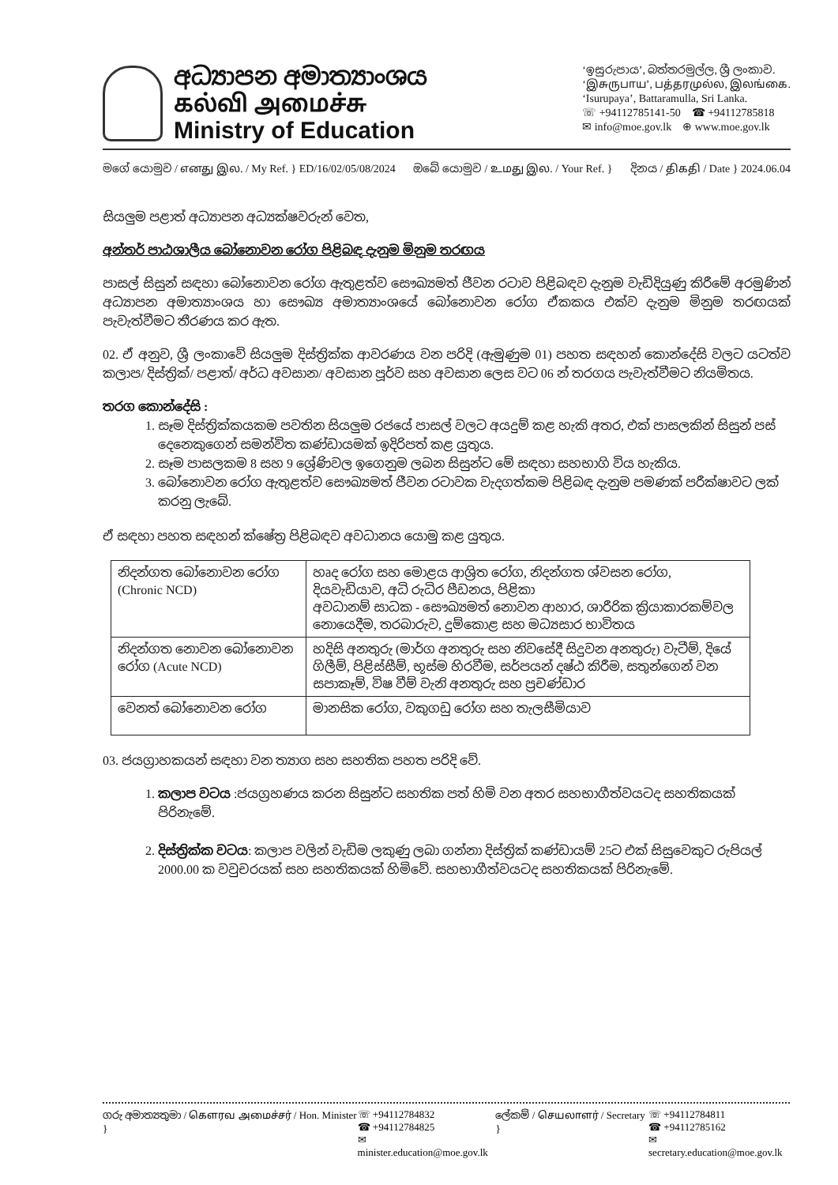අධ්‍යාපන අමාත්‍යාංශය
கல்வி அமைச்சு
Ministry of Education
‘ඉසුරුපාය’, බත්තරමුල්ල, ශ්‍රී ලංකාව.
‘இசுருபாய’, பத்தரமுல்ல, இலங்கை.
‘Isurupaya’, Battaramulla, Sri Lanka.
☏ +94112785141-50 ☎ +94112785818
✉ info@moe.gov.lk ⊕ www.moe.gov.lk
මගේ යොමුව / எனது இல. / My Ref. } ED/16/02/05/08/2024
ඔබේ යොමුව / உமது இல. / Your Ref. }
දිනය / திகதி / Date } 2024.06.04
සියලුම පළාත් අධ්‍යාපන අධ්‍යක්ෂවරුන් වෙත,
අන්තර් පාඨශාලීය බෝනොවන රෝග පිළිබඳ දැනුම මිනුම තරඟය
පාසල් සිසුන් සඳහා බෝනොවන රෝග ඇතුළත්ව සෞඛ්‍යමත් ජීවන රටාව පිළිබඳව දැනුම වැඩිදියුණු කිරීමේ අරමුණින් අධ්‍යාපන අමාත්‍යාංශය හා සෞඛ්‍ය අමාත්‍යාංශයේ බෝනොවන රෝග ඒකකය එක්ව දැනුම මිනුම තරඟයක් පැවැත්වීමට තීරණය කර ඇත.
02. ඒ අනුව, ශ්‍රී ලංකාවේ සියලුම දිස්ත්‍රික්ක ආවරණය වන පරිදි (ඇමුණුම 01) පහත සඳහන් කොන්දේසි වලට යටත්ව කලාප/ දිස්ත්‍රික්/ පළාත්/ අර්ධ අවසාන/ අවසාන පූර්ව සහ අවසාන ලෙස වට 06 න් තරගය පැවැත්වීමට නියමිතය.
තරග කොන්දේසි :
1. සෑම දිස්ත්‍රික්කයකම පවතින සියලුම රජයේ පාසල් වලට අයදුම් කළ හැකි අතර, එක් පාසලකින් සිසුන් පස් දෙනෙකුගෙන් සමන්විත කණ්ඩායමක් ඉදිරිපත් කළ යුතුය.
2. සෑම පාසලකම 8 සහ 9 ශ්‍රේණිවල ඉගෙනුම ලබන සිසුන්ට මේ සඳහා සහභාගි විය හැකිය.
3. බෝනොවන රෝග ඇතුළත්ව සෞඛ්‍යමත් ජීවන රටාවක වැදගත්කම පිළිබඳ දැනුම පමණක් පරීක්ෂාවට ලක් කරනු ලැබේ.
ඒ සඳහා පහත සඳහන් ක්ෂේත්‍ර පිළිබඳව අවධානය යොමු කළ යුතුය.
| නිදන්ගත බෝනොවන රෝග (Chronic NCD) | හෘද රෝග සහ මොළය ආශ්‍රිත රෝග, නිදන්ගත ශ්වසන රෝග, දියවැඩියාව, අධි රුධිර පීඩනය, පිළිකා අවධානම් සාධක - සෞඛ්‍යමත් නොවන ආහාර, ශාරීරික ක්‍රියාකාරකම්වල නොයෙදීම, තරබාරුව, දුම්කොළ සහ මධ්‍යසාර භාවිතය |
| නිදන්ගත නොවන බෝනොවන රෝග (Acute NCD) | හදිසි අනතුරු (මාර්ග අනතුරු සහ නිවසේදී සිදුවන අනතුරු) වැටීම්, දියේ ගිලීම්, පිළිස්සීම්, භූස්ම හිරවීම, සර්පයන් දෂ්ඨ කිරීම, සතුන්ගෙන් වන සපාකෑම්, විෂ වීම් වැනි අනතුරු සහ ප්‍රචණ්ඩාර |
| වෙනත් බෝනොවන රෝග | මානසික රෝග, වකුගඩු රෝග සහ තැලසීමියාව |
03. ජයග්‍රාහකයන් සඳහා වන ත්‍යාග සහ සහතික පහත පරිදි වේ.
1. කලාප වටය :ජයග්‍රහණය කරන සිසුන්ට සහතික පත් හිමි වන අතර සහභාගීත්වයටද සහතිකයක් පිරිනැමේ.
2. දිස්ත්‍රික්ක වටය: කලාප වලින් වැඩිම ලකුණු ලබා ගන්නා දිස්ත්‍රික් කණ්ඩායම් 25ට එක් සිසුවෙකුට රුපියල් 2000.00 ක වවුචරයක් සහ සහතිකයක් හිමිවේ. සහභාගීත්වයටද සහතිකයක් පිරිනැමේ.
ගරු අමාත්‍යතුමා / கௌரவ அமைச்சர் / Hon. Minister }
☏ +94112784832
☎ +94112784825
✉ minister.education@moe.gov.lk
ලේකම් / செயலாளர் / Secretary } ☏ +94112784811
☎ +94112785162
✉ secretary.education@moe.gov.lk